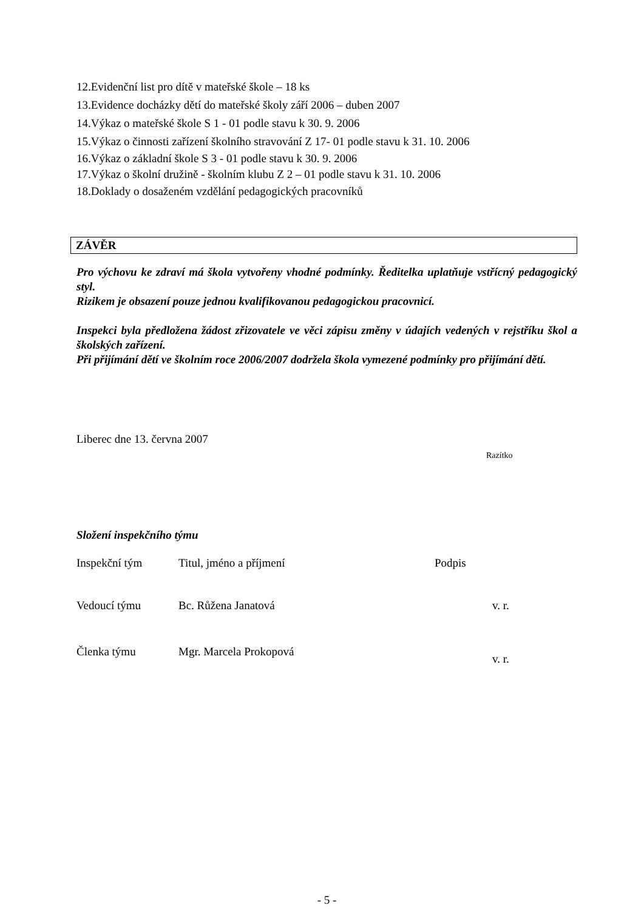12.Evidenční list pro dítě v mateřské škole – 18 ks
13.Evidence docházky dětí do mateřské školy září 2006 – duben 2007
14.Výkaz o mateřské škole S 1 - 01 podle stavu k 30. 9. 2006
15.Výkaz o činnosti zařízení školního stravování Z 17- 01 podle stavu k 31. 10. 2006
16.Výkaz o základní škole S 3 - 01 podle stavu k 30. 9. 2006
17.Výkaz o školní družině - školním klubu Z 2 – 01 podle stavu k 31. 10. 2006
18.Doklady o dosaženém vzdělání pedagogických pracovníků
ZÁVĚR
Pro výchovu ke zdraví má škola vytvořeny vhodné podmínky. Ředitelka uplatňuje vstřícný pedagogický styl.
Rizikem je obsazení pouze jednou kvalifikovanou pedagogickou pracovnicí.
Inspekci byla předložena žádost zřizovatele ve věci zápisu změny v údajích vedených v rejstříku škol a školských zařízení.
Při přijímání dětí ve školním roce 2006/2007 dodržela škola vymezené podmínky pro přijímání dětí.
Liberec dne 13. června 2007
Razítko
Složení inspekčního týmu
| Inspekční tým | Titul, jméno a příjmení | Podpis |
| Vedoucí týmu | Bc. Růžena Janatová | v. r. |
| Členka týmu | Mgr. Marcela Prokopová | v. r. |
- 5 -